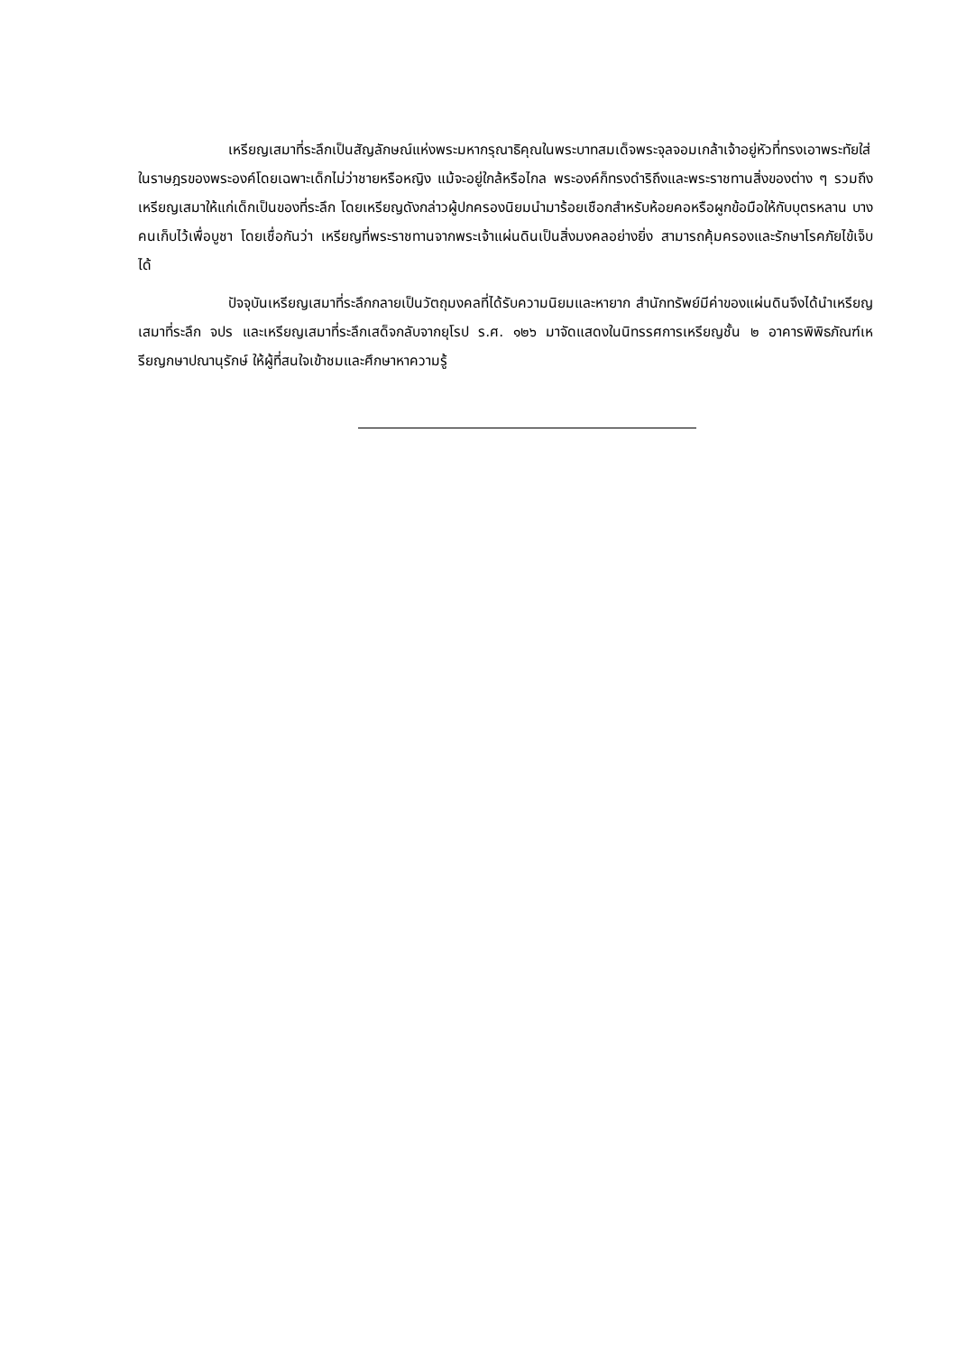เหรียญเสมาที่ระลึกเป็นสัญลักษณ์แห่งพระมหากรุณาธิคุณในพระบาทสมเด็จพระจุลจอมเกล้าเจ้าอยู่หัวที่ทรงเอาพระทัยใส่ในราษฎรของพระองค์โดยเฉพาะเด็กไม่ว่าชายหรือหญิง แม้จะอยู่ใกล้หรือไกล พระองค์ก็ทรงดำริถึงและพระราชทานสิ่งของต่าง ๆ รวมถึงเหรียญเสมาให้แก่เด็กเป็นของที่ระลึก โดยเหรียญดังกล่าวผู้ปกครองนิยมนำมาร้อยเชือกสำหรับห้อยคอหรือผูกข้อมือให้กับบุตรหลาน บางคนเก็บไว้เพื่อบูชา โดยเชื่อกันว่า เหรียญที่พระราชทานจากพระเจ้าแผ่นดินเป็นสิ่งมงคลอย่างยิ่ง สามารถคุ้มครองและรักษาโรคภัยไข้เจ็บได้
ปัจจุบันเหรียญเสมาที่ระลึกกลายเป็นวัตถุมงคลที่ได้รับความนิยมและหายาก สำนักทรัพย์มีค่าของแผ่นดินจึงได้นำเหรียญเสมาที่ระลึก จปร และเหรียญเสมาที่ระลึกเสด็จกลับจากยุโรป ร.ศ. ๑๒๖ มาจัดแสดงในนิทรรศการเหรียญชั้น ๒ อาคารพิพิธภัณฑ์เหรียญกษาปณานุรักษ์ ให้ผู้ที่สนใจเข้าชมและศึกษาหาความรู้